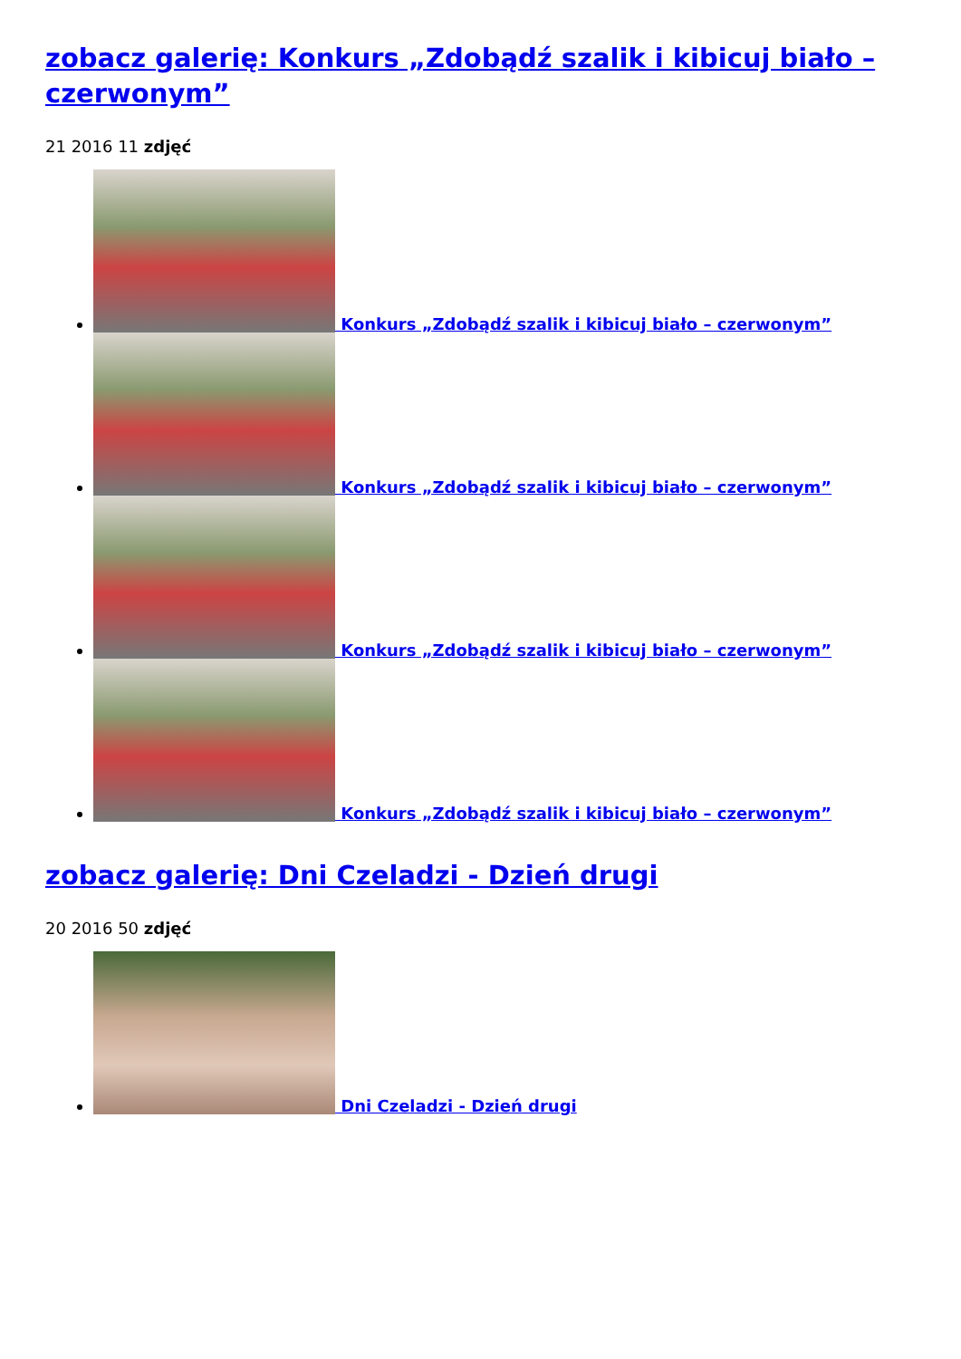zobacz galerię: Konkurs „Zdobądź szalik i kibicuj biało – czerwonym”
21 2016 11 zdjęć
Konkurs „Zdobądź szalik i kibicuj biało – czerwonym”
Konkurs „Zdobądź szalik i kibicuj biało – czerwonym”
Konkurs „Zdobądź szalik i kibicuj biało – czerwonym”
Konkurs „Zdobądź szalik i kibicuj biało – czerwonym”
zobacz galerię: Dni Czeladzi - Dzień drugi
20 2016 50 zdjęć
Dni Czeladzi - Dzień drugi